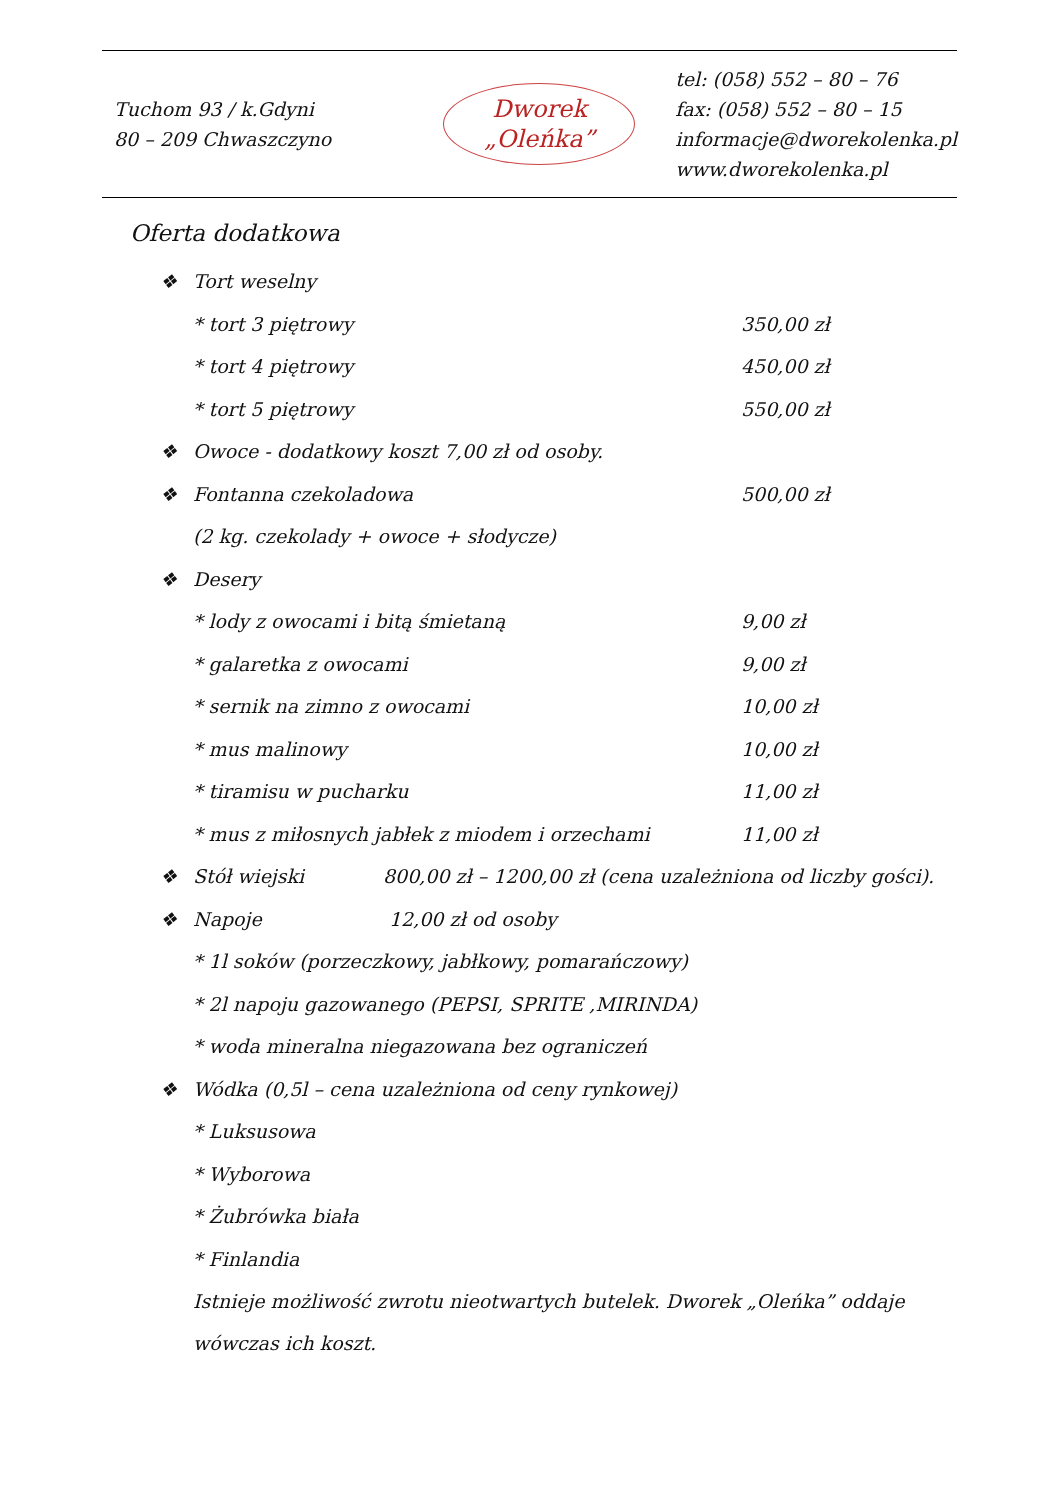Tuchom 93 / k.Gdyni
80 – 209 Chwaszczyno
Dworek
„Oleńka”
tel: (058) 552 – 80 – 76
fax: (058) 552 – 80 – 15
informacje@dworekolenka.pl
www.dworekolenka.pl
Oferta dodatkowa
❖ Tort weselny
* tort 3 piętrowy 350,00 zł
* tort 4 piętrowy 450,00 zł
* tort 5 piętrowy 550,00 zł
❖ Owoce - dodatkowy koszt 7,00 zł od osoby.
❖ Fontanna czekoladowa 500,00 zł
(2 kg. czekolady + owoce + słodycze)
❖ Desery
* lody z owocami i bitą śmietaną 9,00 zł
* galaretka z owocami 9,00 zł
* sernik na zimno z owocami 10,00 zł
* mus malinowy 10,00 zł
* tiramisu w pucharku 11,00 zł
* mus z miłosnych jabłek z miodem i orzechami 11,00 zł
❖ Stół wiejski 800,00 zł – 1200,00 zł (cena uzależniona od liczby gości).
❖ Napoje 12,00 zł od osoby
* 1l soków (porzeczkowy, jabłkowy, pomarańczowy)
* 2l napoju gazowanego (PEPSI, SPRITE ,MIRINDA)
* woda mineralna niegazowana bez ograniczeń
❖ Wódka (0,5l – cena uzależniona od ceny rynkowej)
* Luksusowa
* Wyborowa
* Żubrówka biała
* Finlandia
Istnieje możliwość zwrotu nieotwartych butelek. Dworek „Oleńka” oddaje wówczas ich koszt.